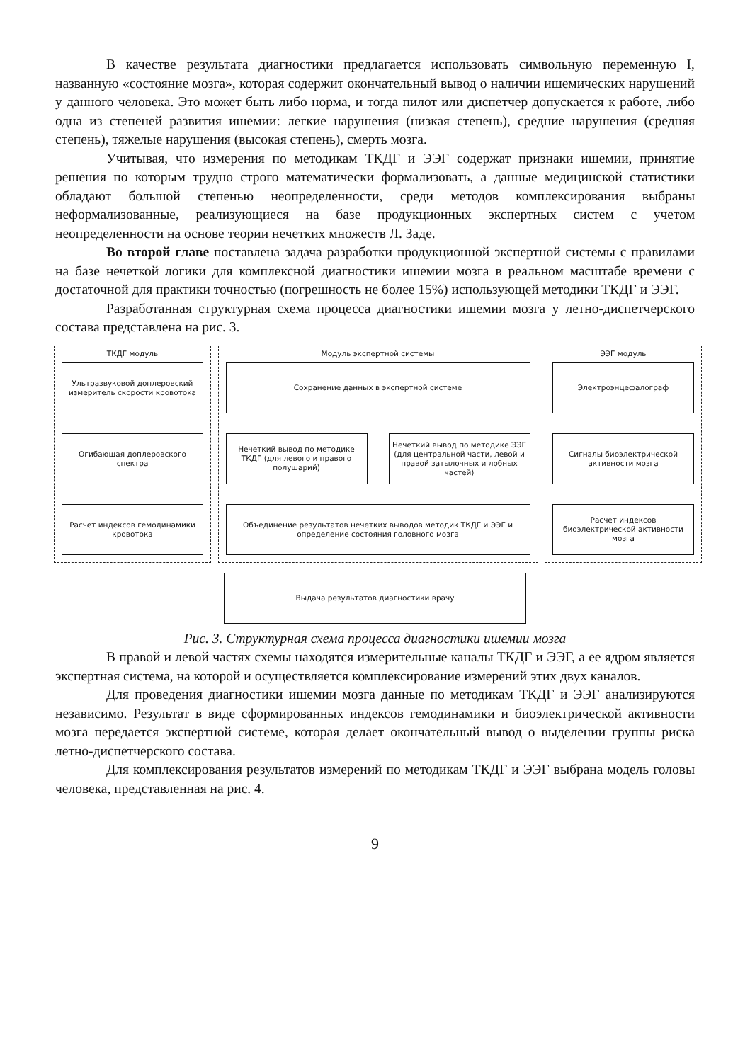В качестве результата диагностики предлагается использовать символьную переменную I, названную «состояние мозга», которая содержит окончательный вывод о наличии ишемических нарушений у данного человека. Это может быть либо норма, и тогда пилот или диспетчер допускается к работе, либо одна из степеней развития ишемии: легкие нарушения (низкая степень), средние нарушения (средняя степень), тяжелые нарушения (высокая степень), смерть мозга.
Учитывая, что измерения по методикам ТКДГ и ЭЭГ содержат признаки ишемии, принятие решения по которым трудно строго математически формализовать, а данные медицинской статистики обладают большой степенью неопределенности, среди методов комплексирования выбраны неформализованные, реализующиеся на базе продукционных экспертных систем с учетом неопределенности на основе теории нечетких множеств Л. Заде.
Во второй главе поставлена задача разработки продукционной экспертной системы с правилами на базе нечеткой логики для комплексной диагностики ишемии мозга в реальном масштабе времени с достаточной для практики точностью (погрешность не более 15%) использующей методики ТКДГ и ЭЭГ.
Разработанная структурная схема процесса диагностики ишемии мозга у летно-диспетчерского состава представлена на рис. 3.
ТКДГ модуль
Ультразвуковой доплеровский измеритель скорости кровотока
Огибающая доплеровского спектра
Расчет индексов гемодинамики кровотока
Модуль экспертной системы
Сохранение данных в экспертной системе
Нечеткий вывод по методике ТКДГ (для левого и правого полушарий)
Нечеткий вывод по методике ЭЭГ (для центральной части, левой и правой затылочных и лобных частей)
Объединение результатов нечетких выводов методик ТКДГ и ЭЭГ и определение состояния головного мозга
ЭЭГ модуль
Электроэнцефалограф
Сигналы биоэлектрической активности мозга
Расчет индексов биоэлектрической активности мозга
Выдача результатов диагностики врачу
Рис. 3. Структурная схема процесса диагностики ишемии мозга
В правой и левой частях схемы находятся измерительные каналы ТКДГ и ЭЭГ, а ее ядром является экспертная система, на которой и осуществляется комплексирование измерений этих двух каналов.
Для проведения диагностики ишемии мозга данные по методикам ТКДГ и ЭЭГ анализируются независимо. Результат в виде сформированных индексов гемодинамики и биоэлектрической активности мозга передается экспертной системе, которая делает окончательный вывод о выделении группы риска летно-диспетчерского состава.
Для комплексирования результатов измерений по методикам ТКДГ и ЭЭГ выбрана модель головы человека, представленная на рис. 4.
9